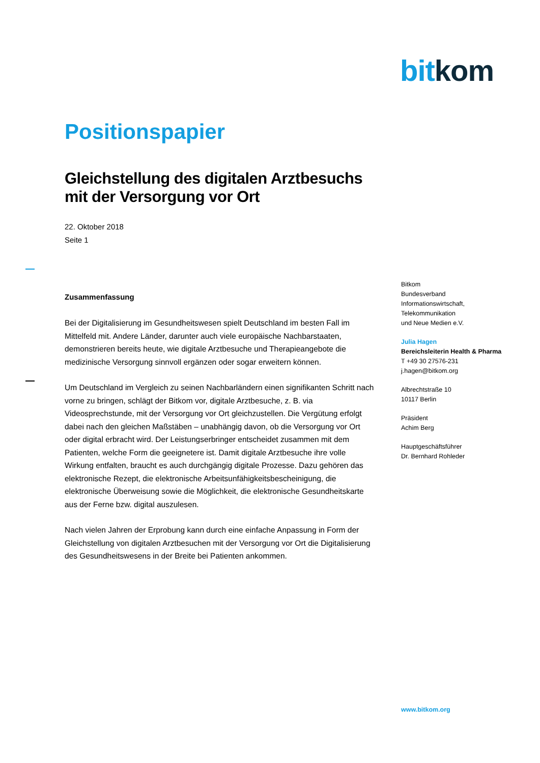bit kom
Positionspapier
Gleichstellung des digitalen Arztbesuchs mit der Versorgung vor Ort
22. Oktober 2018
Seite 1
Zusammenfassung
Bei der Digitalisierung im Gesundheitswesen spielt Deutschland im besten Fall im Mittelfeld mit. Andere Länder, darunter auch viele europäische Nachbarstaaten, demonstrieren bereits heute, wie digitale Arztbesuche und Therapieangebote die medizinische Versorgung sinnvoll ergänzen oder sogar erweitern können.
Um Deutschland im Vergleich zu seinen Nachbarländern einen signifikanten Schritt nach vorne zu bringen, schlägt der Bitkom vor, digitale Arztbesuche, z. B. via Videosprechstunde, mit der Versorgung vor Ort gleichzustellen. Die Vergütung erfolgt dabei nach den gleichen Maßstäben – unabhängig davon, ob die Versorgung vor Ort oder digital erbracht wird. Der Leistungserbringer entscheidet zusammen mit dem Patienten, welche Form die geeignetere ist. Damit digitale Arztbesuche ihre volle Wirkung entfalten, braucht es auch durchgängig digitale Prozesse. Dazu gehören das elektronische Rezept, die elektronische Arbeitsunfähigkeitsbescheinigung, die elektronische Überweisung sowie die Möglichkeit, die elektronische Gesundheitskarte aus der Ferne bzw. digital auszulesen.
Nach vielen Jahren der Erprobung kann durch eine einfache Anpassung in Form der Gleichstellung von digitalen Arztbesuchen mit der Versorgung vor Ort die Digitalisierung des Gesundheitswesens in der Breite bei Patienten ankommen.
Bitkom
Bundesverband
Informationswirtschaft,
Telekommunikation
und Neue Medien e.V.
Julia Hagen
Bereichsleiterin Health & Pharma
T +49 30 27576-231
j.hagen@bitkom.org
Albrechtstraße 10
10117 Berlin
Präsident
Achim Berg
Hauptgeschäftsführer
Dr. Bernhard Rohleder
www.bitkom.org